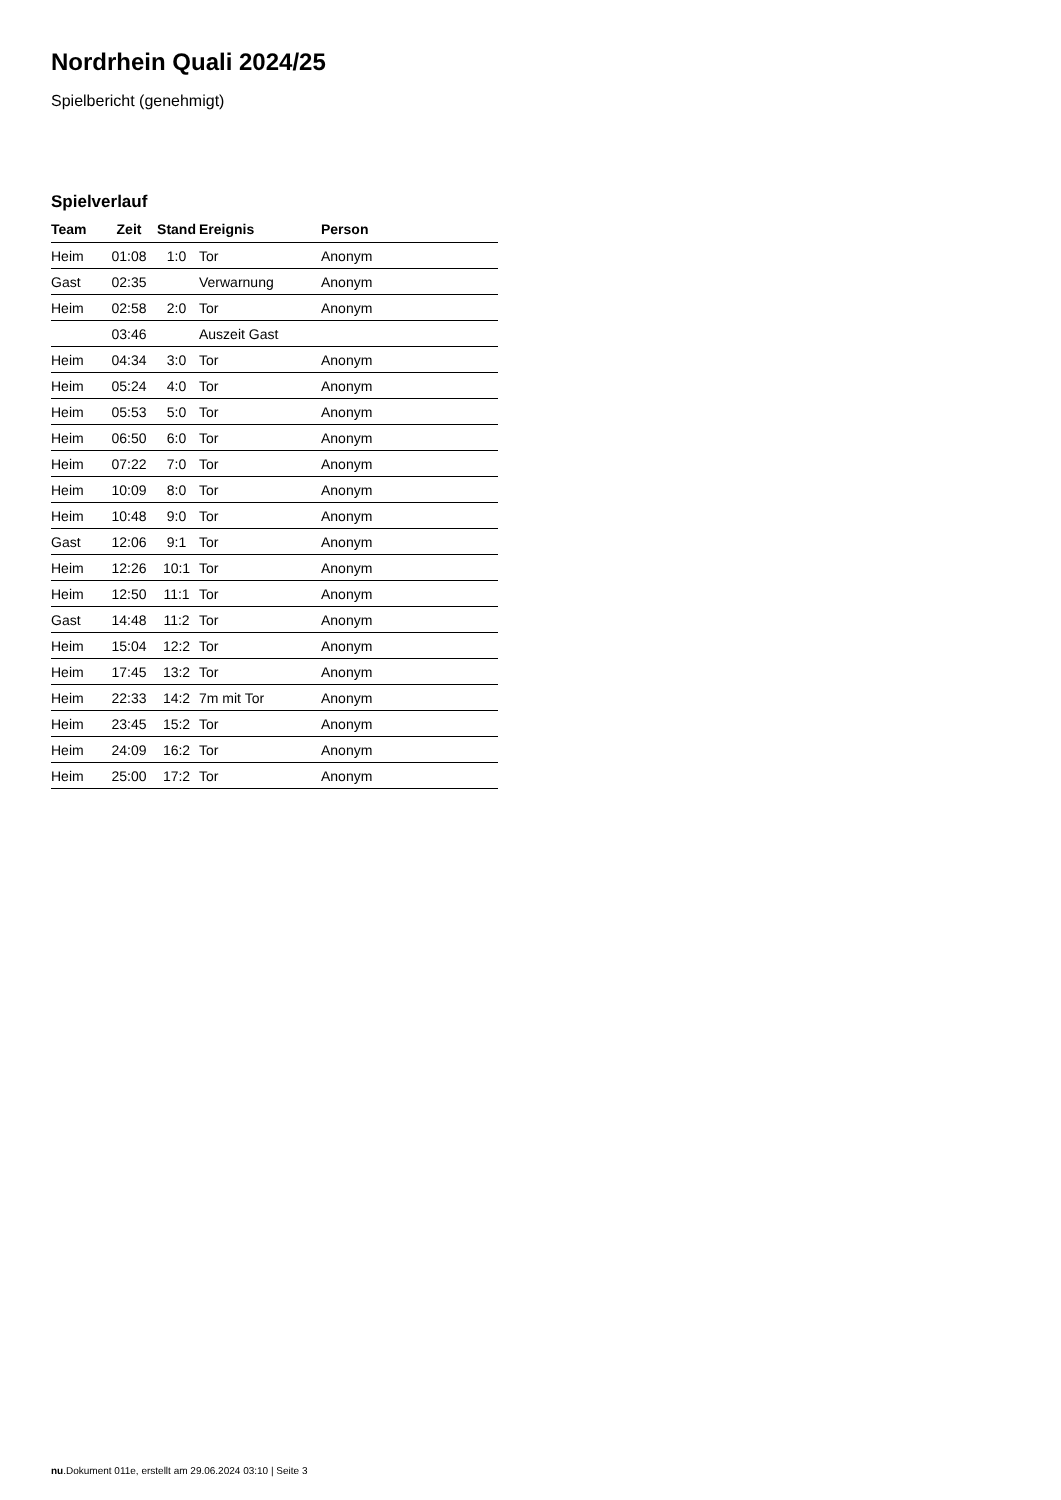Nordrhein Quali 2024/25
Spielbericht (genehmigt)
Spielverlauf
| Team | Zeit | Stand | Ereignis | Person |
| --- | --- | --- | --- | --- |
| Heim | 01:08 | 1:0 | Tor | Anonym |
| Gast | 02:35 | | Verwarnung | Anonym |
| Heim | 02:58 | 2:0 | Tor | Anonym |
| | 03:46 | | Auszeit Gast | |
| Heim | 04:34 | 3:0 | Tor | Anonym |
| Heim | 05:24 | 4:0 | Tor | Anonym |
| Heim | 05:53 | 5:0 | Tor | Anonym |
| Heim | 06:50 | 6:0 | Tor | Anonym |
| Heim | 07:22 | 7:0 | Tor | Anonym |
| Heim | 10:09 | 8:0 | Tor | Anonym |
| Heim | 10:48 | 9:0 | Tor | Anonym |
| Gast | 12:06 | 9:1 | Tor | Anonym |
| Heim | 12:26 | 10:1 | Tor | Anonym |
| Heim | 12:50 | 11:1 | Tor | Anonym |
| Gast | 14:48 | 11:2 | Tor | Anonym |
| Heim | 15:04 | 12:2 | Tor | Anonym |
| Heim | 17:45 | 13:2 | Tor | Anonym |
| Heim | 22:33 | 14:2 | 7m mit Tor | Anonym |
| Heim | 23:45 | 15:2 | Tor | Anonym |
| Heim | 24:09 | 16:2 | Tor | Anonym |
| Heim | 25:00 | 17:2 | Tor | Anonym |
nu.Dokument 011e, erstellt am 29.06.2024 03:10 | Seite 3